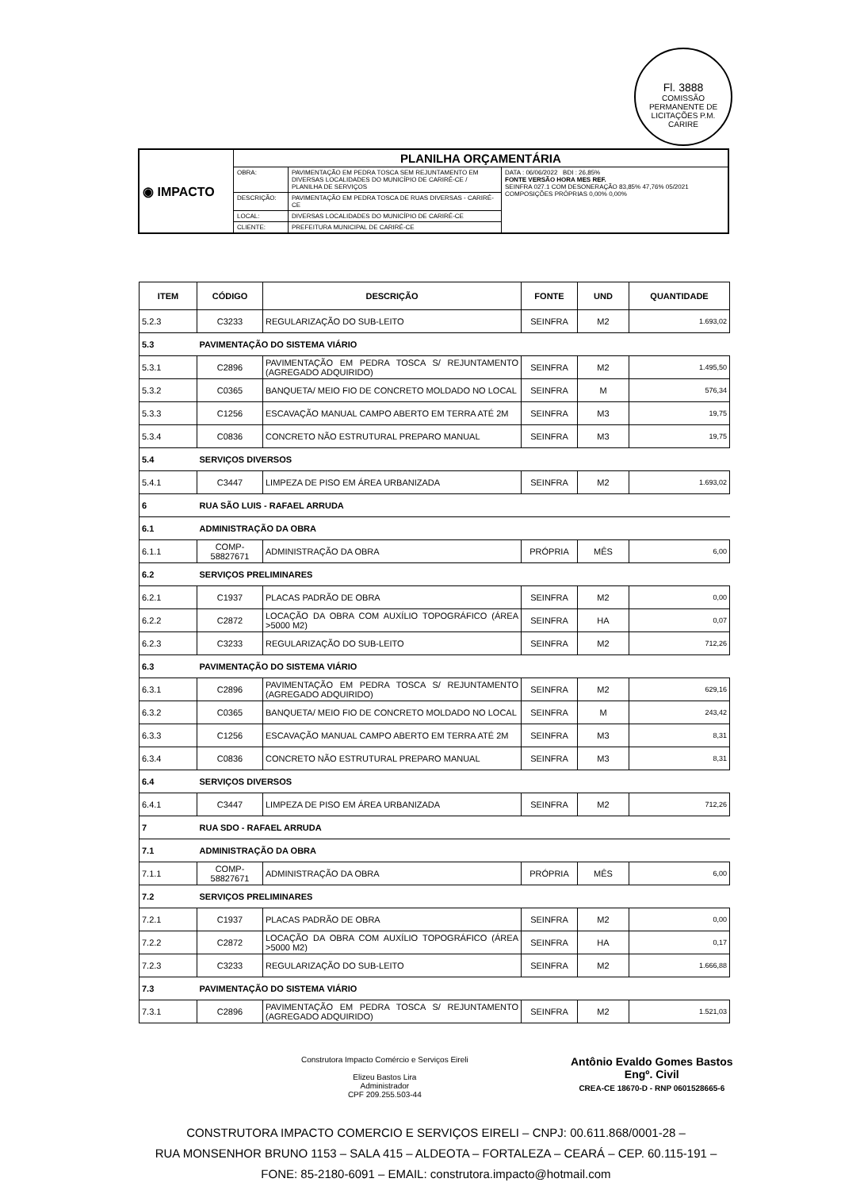Fl. 3888
COMISSÃO PERMANENTE DE LICITAÇÕES P.M. CARIRE
| ◉ IMPACTO | PLANILHA ORÇAMENTÁRIA | | |
| | OBRA: | PAVIMENTAÇÃO EM PEDRA TOSCA SEM REJUNTAMENTO EM DIVERSAS LOCALIDADES DO MUNICÍPIO DE CARIRÉ-CE / PLANILHA DE SERVIÇOS | DATA : 06/06/2022 BDI : 26,85% FONTE VERSÃO HORA MES REF. SEINFRA 027.1 COM DESONERAÇÃO 83,85% 47,76% 05/2021 COMPOSIÇÕES PRÓPRIAS 0,00% 0,00% |
| | DESCRIÇÃO: | PAVIMENTAÇÃO EM PEDRA TOSCA DE RUAS DIVERSAS - CARIRÉ-CE | |
| | LOCAL: | DIVERSAS LOCALIDADES DO MUNICÍPIO DE CARIRÉ-CE | |
| | CLIENTE: | PREFEITURA MUNICIPAL DE CARIRÉ-CE | |
| ITEM | CÓDIGO | DESCRIÇÃO | FONTE | UND | QUANTIDADE |
| --- | --- | --- | --- | --- | --- |
| 5.2.3 | C3233 | REGULARIZAÇÃO DO SUB-LEITO | SEINFRA | M2 | 1.693,02 |
| 5.3 | PAVIMENTAÇÃO DO SISTEMA VIÁRIO | | | | |
| 5.3.1 | C2896 | PAVIMENTAÇÃO EM PEDRA TOSCA S/ REJUNTAMENTO (AGREGADO ADQUIRIDO) | SEINFRA | M2 | 1.495,50 |
| 5.3.2 | C0365 | BANQUETA/ MEIO FIO DE CONCRETO MOLDADO NO LOCAL | SEINFRA | M | 576,34 |
| 5.3.3 | C1256 | ESCAVAÇÃO MANUAL CAMPO ABERTO EM TERRA ATÉ 2M | SEINFRA | M3 | 19,75 |
| 5.3.4 | C0836 | CONCRETO NÃO ESTRUTURAL PREPARO MANUAL | SEINFRA | M3 | 19,75 |
| 5.4 | SERVIÇOS DIVERSOS | | | | |
| 5.4.1 | C3447 | LIMPEZA DE PISO EM ÁREA URBANIZADA | SEINFRA | M2 | 1.693,02 |
| 6 | RUA SÃO LUIS - RAFAEL ARRUDA | | | | |
| 6.1 | ADMINISTRAÇÃO DA OBRA | | | | |
| 6.1.1 | COMP-58827671 | ADMINISTRAÇÃO DA OBRA | PRÓPRIA | MÊS | 6,00 |
| 6.2 | SERVIÇOS PRELIMINARES | | | | |
| 6.2.1 | C1937 | PLACAS PADRÃO DE OBRA | SEINFRA | M2 | 0,00 |
| 6.2.2 | C2872 | LOCAÇÃO DA OBRA COM AUXÍLIO TOPOGRÁFICO (ÁREA >5000 M2) | SEINFRA | HA | 0,07 |
| 6.2.3 | C3233 | REGULARIZAÇÃO DO SUB-LEITO | SEINFRA | M2 | 712,26 |
| 6.3 | PAVIMENTAÇÃO DO SISTEMA VIÁRIO | | | | |
| 6.3.1 | C2896 | PAVIMENTAÇÃO EM PEDRA TOSCA S/ REJUNTAMENTO (AGREGADO ADQUIRIDO) | SEINFRA | M2 | 629,16 |
| 6.3.2 | C0365 | BANQUETA/ MEIO FIO DE CONCRETO MOLDADO NO LOCAL | SEINFRA | M | 243,42 |
| 6.3.3 | C1256 | ESCAVAÇÃO MANUAL CAMPO ABERTO EM TERRA ATÉ 2M | SEINFRA | M3 | 8,31 |
| 6.3.4 | C0836 | CONCRETO NÃO ESTRUTURAL PREPARO MANUAL | SEINFRA | M3 | 8,31 |
| 6.4 | SERVIÇOS DIVERSOS | | | | |
| 6.4.1 | C3447 | LIMPEZA DE PISO EM ÁREA URBANIZADA | SEINFRA | M2 | 712,26 |
| 7 | RUA SDO - RAFAEL ARRUDA | | | | |
| 7.1 | ADMINISTRAÇÃO DA OBRA | | | | |
| 7.1.1 | COMP-58827671 | ADMINISTRAÇÃO DA OBRA | PRÓPRIA | MÊS | 6,00 |
| 7.2 | SERVIÇOS PRELIMINARES | | | | |
| 7.2.1 | C1937 | PLACAS PADRÃO DE OBRA | SEINFRA | M2 | 0,00 |
| 7.2.2 | C2872 | LOCAÇÃO DA OBRA COM AUXÍLIO TOPOGRÁFICO (ÁREA >5000 M2) | SEINFRA | HA | 0,17 |
| 7.2.3 | C3233 | REGULARIZAÇÃO DO SUB-LEITO | SEINFRA | M2 | 1.666,88 |
| 7.3 | PAVIMENTAÇÃO DO SISTEMA VIÁRIO | | | | |
| 7.3.1 | C2896 | PAVIMENTAÇÃO EM PEDRA TOSCA S/ REJUNTAMENTO (AGREGADO ADQUIRIDO) | SEINFRA | M2 | 1.521,03 |
Construtora Impacto Comércio e Serviços Eireli
Elizeu Bastos Lira
Administrador
CPF 209.255.503-44
Antônio Evaldo Gomes Bastos
Engº. Civil
CREA-CE 18670-D - RNP 0601528665-6
CONSTRUTORA IMPACTO COMERCIO E SERVIÇOS EIRELI – CNPJ: 00.611.868/0001-28 –
RUA MONSENHOR BRUNO 1153 – SALA 415 – ALDEOTA – FORTALEZA – CEARÁ – CEP. 60.115-191 –
FONE: 85-2180-6091 – EMAIL: construtora.impacto@hotmail.com